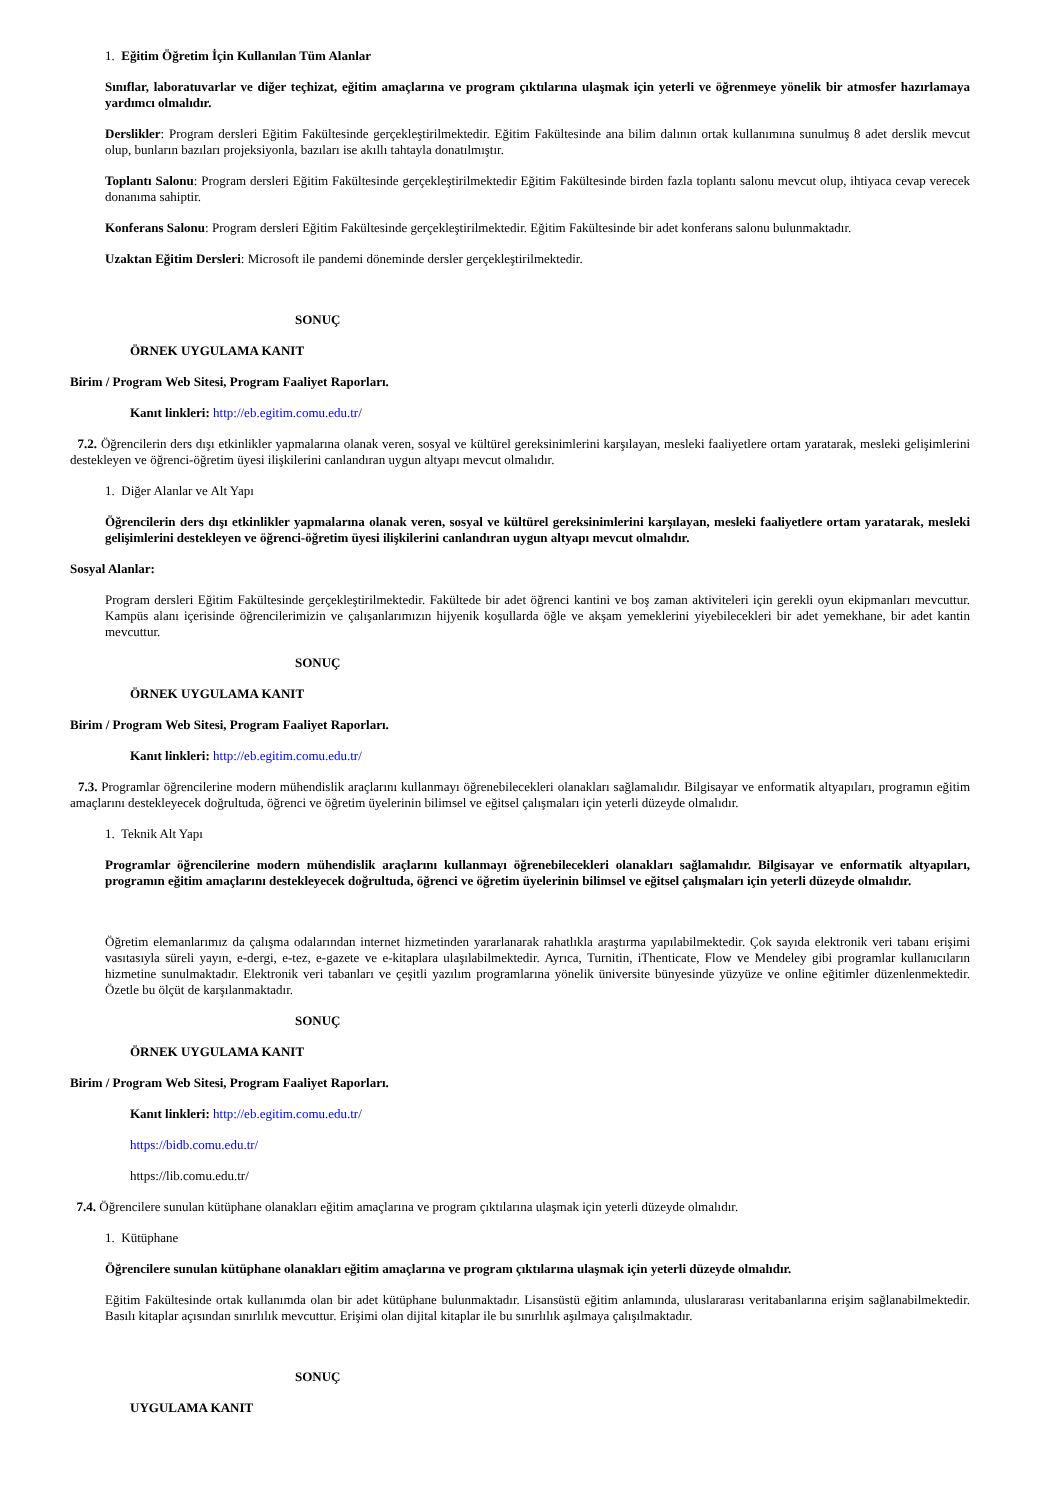1. Eğitim Öğretim İçin Kullanılan Tüm Alanlar
Sınıflar, laboratuvarlar ve diğer teçhizat, eğitim amaçlarına ve program çıktılarına ulaşmak için yeterli ve öğrenmeye yönelik bir atmosfer hazırlamaya yardımcı olmalıdır.
Derslikler: Program dersleri Eğitim Fakültesinde gerçekleştirilmektedir. Eğitim Fakültesinde ana bilim dalının ortak kullanımına sunulmuş 8 adet derslik mevcut olup, bunların bazıları projeksiyonla, bazıları ise akıllı tahtayla donatılmıştır.
Toplantı Salonu: Program dersleri Eğitim Fakültesinde gerçekleştirilmektedir Eğitim Fakültesinde birden fazla toplantı salonu mevcut olup, ihtiyaca cevap verecek donanıma sahiptir.
Konferans Salonu: Program dersleri Eğitim Fakültesinde gerçekleştirilmektedir. Eğitim Fakültesinde bir adet konferans salonu bulunmaktadır.
Uzaktan Eğitim Dersleri: Microsoft ile pandemi döneminde dersler gerçekleştirilmektedir.
SONUÇ
ÖRNEK UYGULAMA KANIT
Birim / Program Web Sitesi, Program Faaliyet Raporları.
Kanıt linkleri: http://eb.egitim.comu.edu.tr/
7.2. Öğrencilerin ders dışı etkinlikler yapmalarına olanak veren, sosyal ve kültürel gereksinimlerini karşılayan, mesleki faaliyetlere ortam yaratarak, mesleki gelişimlerini destekleyen ve öğrenci-öğretim üyesi ilişkilerini canlandıran uygun altyapı mevcut olmalıdır.
1. Diğer Alanlar ve Alt Yapı
Öğrencilerin ders dışı etkinlikler yapmalarına olanak veren, sosyal ve kültürel gereksinimlerini karşılayan, mesleki faaliyetlere ortam yaratarak, mesleki gelişimlerini destekleyen ve öğrenci-öğretim üyesi ilişkilerini canlandıran uygun altyapı mevcut olmalıdır.
Sosyal Alanlar:
Program dersleri Eğitim Fakültesinde gerçekleştirilmektedir. Fakültede bir adet öğrenci kantini ve boş zaman aktiviteleri için gerekli oyun ekipmanları mevcuttur. Kampüs alanı içerisinde öğrencilerimizin ve çalışanlarımızın hijyenik koşullarda öğle ve akşam yemeklerini yiyebilecekleri bir adet yemekhane, bir adet kantin mevcuttur.
SONUÇ
ÖRNEK UYGULAMA KANIT
Birim / Program Web Sitesi, Program Faaliyet Raporları.
Kanıt linkleri: http://eb.egitim.comu.edu.tr/
7.3. Programlar öğrencilerine modern mühendislik araçlarını kullanmayı öğrenebilecekleri olanakları sağlamalıdır. Bilgisayar ve enformatik altyapıları, programın eğitim amaçlarını destekleyecek doğrultuda, öğrenci ve öğretim üyelerinin bilimsel ve eğitsel çalışmaları için yeterli düzeyde olmalıdır.
1. Teknik Alt Yapı
Programlar öğrencilerine modern mühendislik araçlarını kullanmayı öğrenebilecekleri olanakları sağlamalıdır. Bilgisayar ve enformatik altyapıları, programın eğitim amaçlarını destekleyecek doğrultuda, öğrenci ve öğretim üyelerinin bilimsel ve eğitsel çalışmaları için yeterli düzeyde olmalıdır.
Öğretim elemanlarımız da çalışma odalarından internet hizmetinden yararlanarak rahatlıkla araştırma yapılabilmektedir. Çok sayıda elektronik veri tabanı erişimi vasıtasıyla süreli yayın, e-dergi, e-tez, e-gazete ve e-kitaplara ulaşılabilmektedir. Ayrıca, Turnitin, iThenticate, Flow ve Mendeley gibi programlar kullanıcıların hizmetine sunulmaktadır. Elektronik veri tabanları ve çeşitli yazılım programlarına yönelik üniversite bünyesinde yüzyüze ve online eğitimler düzenlenmektedir. Özetle bu ölçüt de karşılanmaktadır.
SONUÇ
ÖRNEK UYGULAMA KANIT
Birim / Program Web Sitesi, Program Faaliyet Raporları.
Kanıt linkleri: http://eb.egitim.comu.edu.tr/
https://bidb.comu.edu.tr/
https://lib.comu.edu.tr/
7.4. Öğrencilere sunulan kütüphane olanakları eğitim amaçlarına ve program çıktılarına ulaşmak için yeterli düzeyde olmalıdır.
1. Kütüphane
Öğrencilere sunulan kütüphane olanakları eğitim amaçlarına ve program çıktılarına ulaşmak için yeterli düzeyde olmalıdır.
Eğitim Fakültesinde ortak kullanımda olan bir adet kütüphane bulunmaktadır. Lisansüstü eğitim anlamında, uluslararası veritabanlarına erişim sağlanabilmektedir. Basılı kitaplar açısından sınırlılık mevcuttur. Erişimi olan dijital kitaplar ile bu sınırlılık aşılmaya çalışılmaktadır.
SONUÇ
UYGULAMA KANIT